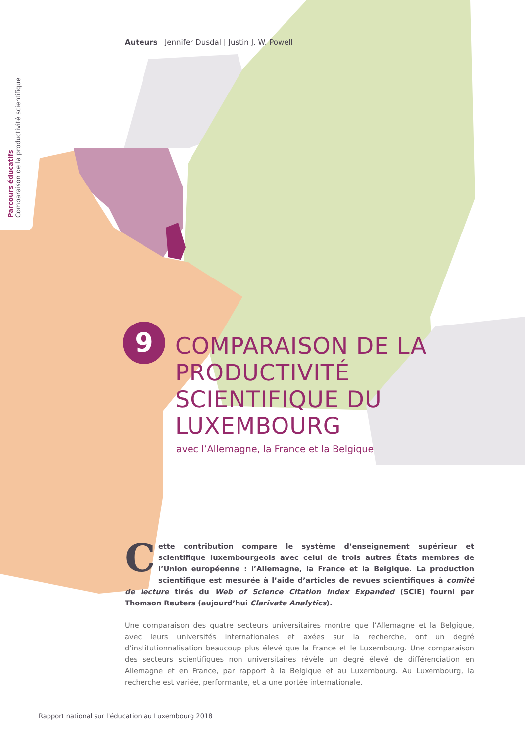Parcours éducatifs
Comparaison de la productivité scientifique
Auteurs Jennifer Dusdal | Justin J. W. Powell
9
COMPARAISON DE LA PRODUCTIVITÉ SCIENTIFIQUE DU LUXEMBOURG
avec l’Allemagne, la France et la Belgique
Cette contribution compare le système d’enseignement supérieur et scientifique luxembourgeois avec celui de trois autres États membres de l’Union européenne : l’Allemagne, la France et la Belgique. La production scientifique est mesurée à l’aide d’articles de revues scientifiques à comité de lecture tirés du Web of Science Citation Index Expanded (SCIE) fourni par Thomson Reuters (aujourd’hui Clarivate Analytics).
Une comparaison des quatre secteurs universitaires montre que l’Allemagne et la Belgique, avec leurs universités internationales et axées sur la recherche, ont un degré d’institutionnalisation beaucoup plus élevé que la France et le Luxembourg. Une comparaison des secteurs scientifiques non universitaires révèle un degré élevé de différenciation en Allemagne et en France, par rapport à la Belgique et au Luxembourg. Au Luxembourg, la recherche est variée, performante, et a une portée internationale.
Rapport national sur l'éducation au Luxembourg 2018